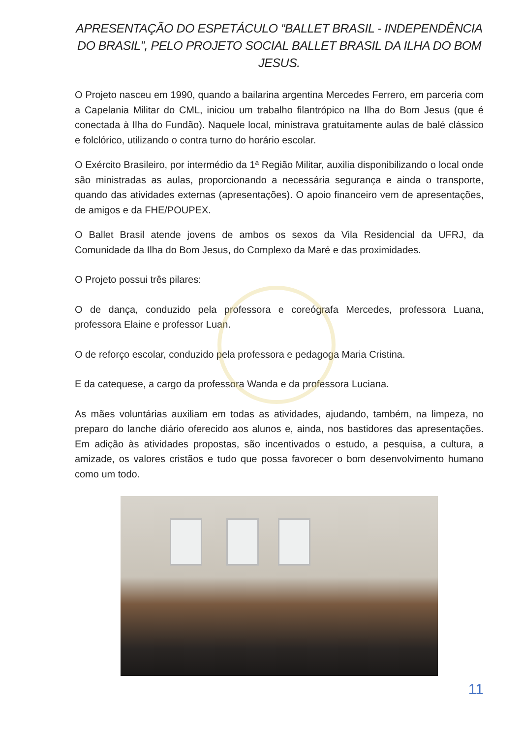APRESENTAÇÃO DO ESPETÁCULO “BALLET BRASIL - INDEPENDÊNCIA DO BRASIL”, PELO PROJETO SOCIAL BALLET BRASIL DA ILHA DO BOM JESUS.
O Projeto nasceu em 1990, quando a bailarina argentina Mercedes Ferrero, em parceria com a Capelania Militar do CML, iniciou um trabalho filantrópico na Ilha do Bom Jesus (que é conectada à Ilha do Fundão). Naquele local, ministrava gratuitamente aulas de balé clássico e folclórico, utilizando o contra turno do horário escolar.
O Exército Brasileiro, por intermédio da 1ª Região Militar, auxilia disponibilizando o local onde são ministradas as aulas, proporcionando a necessária segurança e ainda o transporte, quando das atividades externas (apresentações). O apoio financeiro vem de apresentações, de amigos e da FHE/POUPEX.
O Ballet Brasil atende jovens de ambos os sexos da Vila Residencial da UFRJ, da Comunidade da Ilha do Bom Jesus, do Complexo da Maré e das proximidades.
O Projeto possui três pilares:
O de dança, conduzido pela professora e coreógrafa Mercedes, professora Luana, professora Elaine e professor Luan.
O de reforço escolar, conduzido pela professora e pedagoga Maria Cristina.
E da catequese, a cargo da professora Wanda e da professora Luciana.
As mães voluntárias auxiliam em todas as atividades, ajudando, também, na limpeza, no preparo do lanche diário oferecido aos alunos e, ainda, nos bastidores das apresentações. Em adição às atividades propostas, são incentivados o estudo, a pesquisa, a cultura, a amizade, os valores cristãos e tudo que possa favorecer o bom desenvolvimento humano como um todo.
11